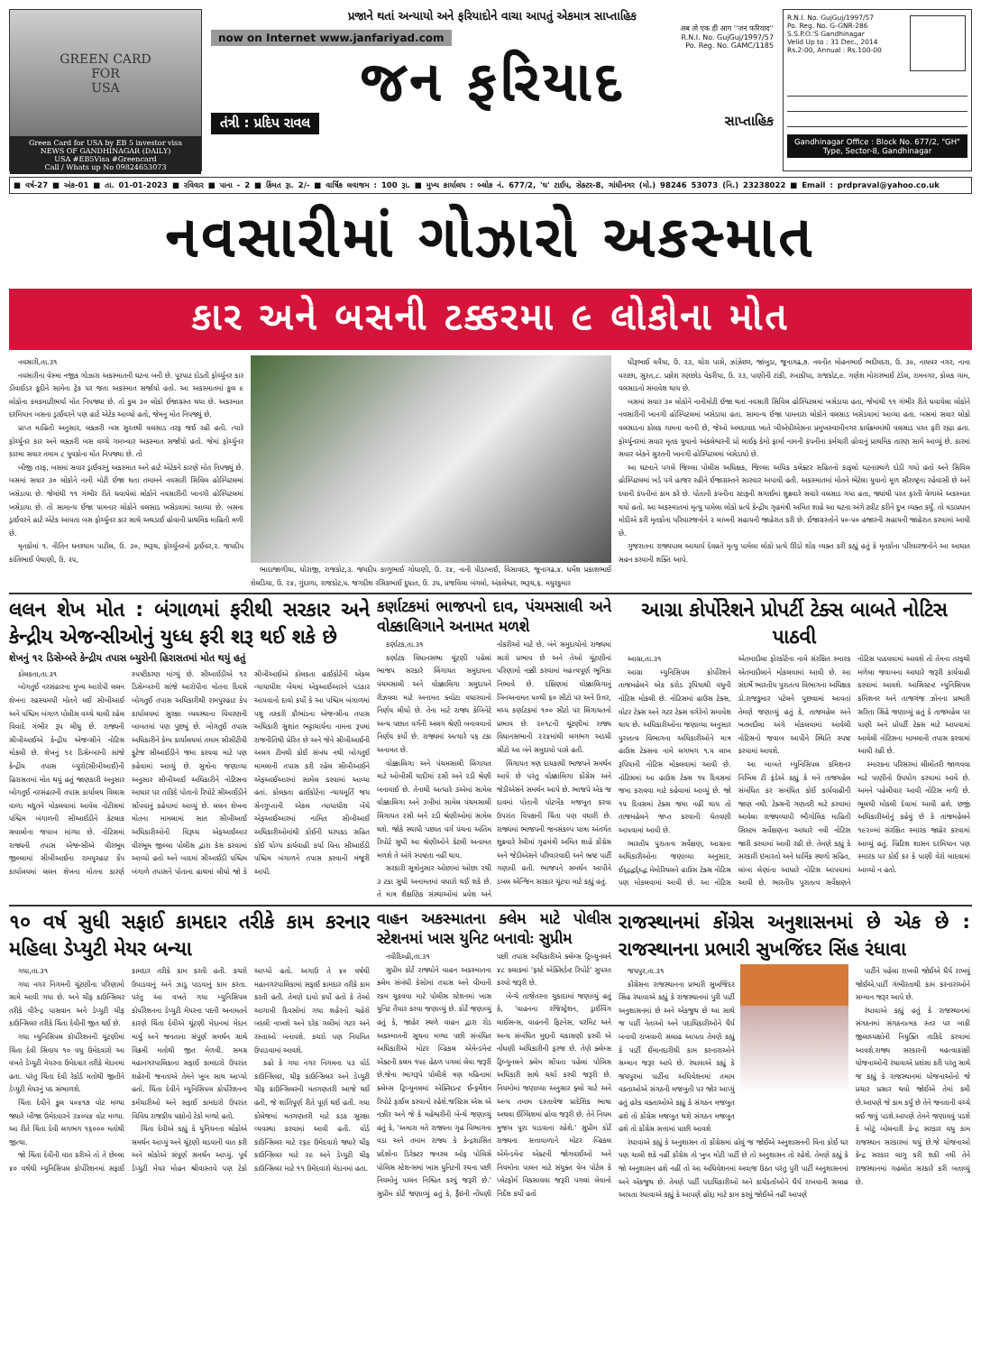GREEN CARD
FOR
USA
Green Card for USA by EB 5 investor visa
NEWS OF GANDHINAGAR (DAILY)
USA #EB5Visa #Greencard
Call / Whats up No 09824653073
પ્રજાને થતાં અન્યાયો અને ફરિયાદોને વાચા આપતું એકમાત્ર સાપ્તાહિક
now on Internet www.janfariyad.com
अब तो एक ही आग ''जन फरियाद''
R.N.I. No. GujGuj/1997/57
Po. Reg. No. GAMC/1185
જન ફરિયાદ
તંત્રી : પ્રદિપ રાવલ સાપ્તાહિક
R.N.I. No. GujGuj/1997/57
Po. Reg. No. G-GNR-286
S.S.P.O.'S Gandhinagar
Velid Up to : 31 Dec., 2014
Rs.2-00, Annual : Rs.100-00
Gandhinagar Office : Block No. 677/2, "GH" Type, Sector-8, Gandhinagar
■ વર્ષ-27 ■ અંક-01 ■ તા. 01-01-2023 ■ રવિવાર ■ પાના - 2 ■ કિંમત રૂા. 2/- ■ વાર્ષિક લવાજમ : 100 રૂા. ■ મુખ્ય કાર્યાલય : બ્લોક નં. 677/2, 'ઘ' ટાઈપ, સેક્ટર-8, ગાંધીનગર (મો.) 98246 53073 (નિ.) 23238022 ■ Email : prdpraval@yahoo.co.uk
નવસારીમાં ગોઝારો અકસ્માત
કાર અને બસની ટક્કરમા ૯ લોકોના મોત
નવસારી,તા.૩૧
નવસારીના વેસ્મા નજીક ગોઝારા અકસ્માતની ઘટના બની છે. પૂરપાટ દોડતી ફોર્ચ્યુનર કાર ડીવાઈડર કૂદીને સામેના ટ્રેક પર જતા અકસ્માત સર્જાયો હતો. આ અકસ્માતમાં કુલ ૯ લોકોના કમકમાટીભર્યા મોત નિપજ્યા છે. તો કુલ ૩૦ લોકો ઈજાગ્રસ્ત થયા છે. અકસ્માત દરમિયાન બસના ડ્રાઈવરને પણ હાર્ટ એટેક આવ્યો હતો, જેમનુ મોત નિપજ્યું છે.
પ્રાપ્ત માહિતી અનુસાર, લક્ઝરી બસ સુરતથી વલસાડ તરફ જઈ રહી હતી. ત્યારે ફોર્ચ્યુનર કાર અને લક્ઝરી બસ વચ્ચે ગમખ્વાર અકસ્માત સર્જાયો હતો. જેમાં ફોર્ચ્યુનર કારમા સવાર તમામ ૮ યુવકોના મોત નિપજ્યા છે. તો
બીજી તરફ, બસમાં સવાર ડ્રાઈવરનું અકસ્માત અને હાર્ટ એટેકને કારણે મોત નિપજ્યું છે. બસમાં સવાર ૩૦ લોકોને નાની મોટી ઈજા થતા તમામને નવસારી સિવિલ હોસ્પિટલમાં ખસેડાયા છે. જેમાંથી ૧૧ ગંભીર રીતે ઘવાયેલાં લોકોને નવસારીની ખાનગી હોસ્પિટલમાં ખસેડાયા છે. તો સામાન્ય ઈજા પામનાર લોકોને વલસાડ ખસેડવામાં આવ્યા છે. બસના ડ્રાઈવરને હાર્ટ એટેક આવતા બસ ફોર્ચ્યુનર કાર સાથે અથડાઈ હોવાની પ્રાથમિક માહિતી મળી છે.
મૃતકોમાં ૧. નીતિન ધનશ્યામ પાટીલ, ઉ. ૩૦, ભરૂચ, ફોર્ચ્યુનરનો ડ્રાઈવર,૨. જયદીપ કાંતિભાઈ પેથાણી, ઉ. ૨૫,
ભાદાજાળીયા, ધોરાજી, રાજકોટ,૩. જયદીપ કાળુભાઈ ગોધાણી, ઉ. ૨૪, નાની પીડાખાઈ, વિસાવદર, જૂનાગઢ,૪. ધર્મેશ પ્રકાશભાઈ શેલડિયા, ઉ. ૨૪, ગુંદાળા, રાજકોટ,૫. જગદીશ રસિકભાઈ દુધાત, ઉ. ૩૫, પ્રજવિલા બંગલો, અંકલેશ્વર, ભરૂચ,૬. મયુરકુમાર
ધીરૂભાઈ વવૈયા, ઉ. ૨૩, ચોરા પાસે, ઝાંઝેછર, જાંબુડા, જૂનાગઢ,૭. નવનીત મોહનભાઈ ભદીયદરા, ઉ. ૩૯, નાયવર નગર, નાના વરાછા, સુરત,૮. પ્રજ્ઞેશ રણછોડ વેકરીયા, ઉ. ૨૩, પાણીની ટાંકી, રબાકીયા, રાજકોટ,૯. ગણેશ મોરારભાઈ ટંડેલ, રામનગર, કોલક ગામ, વલસાડનો સમાવેશ થાય છે.
બસમાં સવાર ૩૦ લોકોને નાનીમોટી ઈજા થતાં નવસારી સિવિલ હોસ્પિટલમાં ખસેડાયા હતા, જેમાંથી ૧૧ ગંભીર રીતે ઘવાયેલા લોકોને નવસારીની ખાનગી હોસ્પિટલમાં ખસેડાયા હતા. સામાન્ય ઈજા પામનારા લોકોને વલસાડ ખસેડવામાં આવ્યા હતા. બસમાં સવાર લોકો વલસાડના કોલક ગામના વતની છે, જેઓ અમદાવાદ ખાતે બીએપીએસના પ્રમુખસ્વામીનગર કાર્યક્રમમાંથી વલસાડ પરત ફરી રહ્યા હતા. ફોર્ચ્યુનરમાં સવાર મૃતક યુવાનો અંકલેશ્વરની પ્રો લાઈફ કેમો ફાર્મા નામની કંપનીના કર્મચારી હોવાનું પ્રાથમિક તારણ સામે આવ્યું છે. કારમાં સવાર એકને સુરતની ખાનગી હોસ્પિટલમાં ખસેડાયો છે.
આ ઘટનાને પગલે જિલ્લા પોલીસ અધિક્ષક, જિલ્લા અધિક કલેક્ટર સહિતનો કાફલો ઘટનાસ્થળે દોડી ગયો હતો અને સિવિલ હોસ્પિટલમાં ખડે પગે હાજર રહીને ઈજાગ્રસ્તને સારવાર અપાવી હતી. અકસ્માતમાં મોતને ભેટેલા યુવાનો મૂળ સૌરાષ્ટ્રના રહેવાસી છે અને દવાની કંપનીમાં કામ કરે છે. પોતાની કંપનીના સ્ટાફની સગાઈમાં શુક્રવારે સવારે વલસાડ ગયા હતા, જ્યાંથી પરત ફરતી વેળાએ અકસ્માત થયો હતો. આ અકસ્માતમાં મૃત્યુ પામેલા લોકો પ્રત્યે કેન્દ્રીય ગૃહમંત્રી અમિત શાહે આ ઘટના અંગે ટ્વીટ કરીને દુખ વ્યક્ત કર્યું. તો વડાપ્રધાન મોદીએ કરી મૃતકોના પરિવારજનોને ૨ લાખની સહાયની જાહેરાત કરી છે. ઈજાગ્રસ્તોને ૫૦-૫૦ હજારની સહાયની જાહેરાત કરવામાં આવી છે.
ગુજરાતના રાજ્યપાલ આચાર્ય દેવવ્રતે મૃત્યુ પામેલા લોકો પ્રત્યે ઊંડો શોક વ્યક્ત કરી કહ્યું હતું કે મૃતકોના પરિવારજનોને આ આઘાત સહન કરવાની શક્તિ આપે.
લલન શેખ મોત : બંગાળમાં ફરીથી સરકાર અને કેન્દ્રીય એજન્સીઓનું યુધ્ધ ફરી શરૂ થઈ શકે છે
શેખનું ૧૨ ડિસેમ્બરે કેન્દ્રીય તપાસ બ્યુરોની હિરાસતમાં મોત થયું હતું
કોલકતા,તા.૩૧
બોગતુઈ નરસંહારના મુખ્ય આરોપી લલન શેખના રહસ્યમયી મોતને લઈ સીબીઆઈ અને પશ્ચિમ બંગાળ પોલીસ વચ્ચે ચાલી રહેલ વિવાદે ગંભીર રૂપ લીધુ છે. રાજ્યની સીબીઆઈએ કેન્દ્રીય એજન્સીને નોટિસ મોકલી છે. શેખનું ૧૨ ડિસેમ્બરની સાંજે કેન્દ્રીય તપાસ બ્યુરો(સીબીઆઈ)ની હિરાસતમાં મોત થયું હતું જાણકારી અનુસાર બોગતુઈ નરસંહારની તપાસ કાર્યાલય વિલાસ વાળા મદ્યુતને મોકલવામાં આવેલ નોટીસમાં પશ્ચિમ બંગાળની સીઆઈડીને કેટલાક સવાલોના જવાબ માંગ્યા છે. નોટિસમાં રાજ્યની તપાસ એજન્સીએ વીરભૂમ જીલ્લામાં સીબીઆઈના રામપુરહાટ કેંપ કાર્યાલયમાં લલન શેખના મોતના કારણે સ્પષ્ટીકરણ માંગ્યું છે. સીઆઈડીએ ૧૨ ડિસેમ્બરની સાંજે આરોપીના મોતના દિવસે બોગતુઈ તપાસ અધિકારીથી રામપુરહાટ કેપ કાર્યાલયમાં સુરક્ષા વ્યવસ્થાના વિવરણની બાબતમાં પણ પુછ્યું છે. બોગતુઈ તપાસ અધિકારીને કેમ્પ કાર્યાલયમાં તમામ સીસીટીવી ફૂટેજ સીઆઈડીને જમા કરવવા માટે પણ કહેવામાં આવ્યું છે. સુત્રોના જણાવ્યા અનુસાર સીબીઆઈ અધિકારીને નોટિસના આધાર પર તાકિદે પોતાનો રિપોર્ટ સીઆઈડીને સોંપવાનું કહેવામાં આવ્યું છે. લલન શેખના મોતના મામલામાં સાત સીબીઆઈ અધિકારીઓની વિરૂધ્ધ એફઆઈઆર વીરભૂમ જીલ્લા પોલીસ દ્વારા કેસ કરવામાં આવ્યો હતો અને બાદમાં સીઆઈડી પશ્ચિમ બંગાળે તપાસને પોતાના હાથમાં લીધો જો કે સીબીઆઈએ કોલકતા હાઈકોર્ટની એકલ ન્યાયાધીશ બેંચમાં એફઆઈઆરને પડકાર આપવાનો દાવો કર્યો કે આ પશ્ચિમ બંગાળમાં પશુ તસ્કરી કૌભાંડના એજન્સીના તપાસ અધિકારી સુશાંત ભટ્ટાચાર્યના નામના રૂપમાં રાજનીતિથી પ્રેરિત છે અને જેને સીબીઆઈની અલગ ટીમથી કોઈ સંબંધ નથી બોગતુઈ મામલાની તપાસ કરી રહેલ સીબીઆઈને એફઆઈઆરમાં સામેલ કરવામાં આવ્યા હતાં. કોલકતા હાઈકોર્ટના ન્યાયમૂર્તિ જય સેનગુપ્તાની એકલ ન્યાયાધીશ બેંચે એફઆઈઆરમાં નામિત સીબીઆઈ અધિકારીઓમાંથી કોઈની ધરપકડ સહિત કોઈ યોગ્ય કાર્યવાહી કર્યા વિના સીઆઈડી પશ્ચિમ બંગાળને તપાસ કરવાની મંજૂરી આપી.
કર્ણાટકમાં ભાજપનો દાવ, પંચમસાલી અને વોક્કાલિગાને અનામત મળશે
કર્ણાટક,તા.૩૧
કર્ણાટક વિધાનસભા ચૂંટણી પહેલાં ભાજપ સરકારે લિંગાયત સમુદાયના પંચમસાલી અને વોક્કાલિગા સમુદાયને રીઝવવા માટે અનામત ક્વોટા વધારવાનો નિર્ણય લીધો છે. તેના માટે રાજ્ય કેબિનેટે અન્ય પછાત વર્ગની અલગ શ્રેણી બનાવવાનો નિર્ણય કર્યો છે. રાજ્યમાં અત્યારે ૫૬ ટકા અનામત છે.
વોક્કાલિગા અને પંચમસાલી લિંગાયત માટે ઓબીસી યાદીમાં ૨સી અને ૨ડી શ્રેણી બનાવાઈ છે. તેનાથી અત્યારે ૩એમાં સામેલ વોક્કાલિગા અને ૩બીમાં સામેલ પંચમસાલી લિંગાયત ૨સી અને ૨ડી શ્રેણીઓમાં સામેલ થશે. જોકે સ્થાયી પછાત વર્ગ પંચના અંતિમ રિપોર્ટ સુધી આ શ્રેણીઓને કેટલી અનામત મળશે તે અંગે સ્પષ્ટતા નહીં થાય.
સરકારી સૂત્રોનુસાર ઓછામાં ઓછા ૨થી ૩ ટકા સુધી અનામતમાં વધારો થઈ શકે છે. તે માત્ર શૈક્ષણિક સંસ્થાઓમાં પ્રવેશ અને નોકરીઓ માટે છે. બંને સમુદાયોનો રાજ્યમાં સારો પ્રભાવ છે અને તેઓ ચૂંટણીનાં પરિણામો નક્કી કરવામાં મહત્ત્વપૂર્ણ ભૂમિકા નિભાવે છે. દક્ષિણમાં વોક્કાલિગાનું બિનઅનામત ૫૦થી ૬૦ સીટો પર અને ઉત્તર, મધ્ય કર્ણાટકમાં ૧૦૦ સીટો પર લિંગાયતનો પ્રભાવ છે. ૨૦૧૮ની ચૂંટણીમાં રાજ્ય વિધાનસભાની ૨૨૪માંથી લગભગ અડધી સીટો આ બંને સમુદાયો પાસે હતી.
લિંગાયત ત્રણ દાયકાથી ભાજપને સમર્થન આપે છે પરંતુ વોક્કાલિગા કોંગ્રેસ અને જેડીએસને સમર્થન આપે છે. ભાજપે એક જ દાવમાં પોતાની વોટબેંક મજબૂત કરવા ઉપરાંત વિપક્ષની ચિંતા પણ વધારી છે. રાજ્યમાં ભાજપની જનસંકલ્પ યાત્રા અંતર્ગત શુક્રવારે રેલીમાં ગૃહમંત્રી અમિત શાહે કોંગ્રેસ અને જેડીએસને પરિવારવાદી અને ભ્રષ્ટ પાર્ટી ગણાવી હતી. ભાજપને સમર્થન આપીને ડબલ એન્જિન સરકાર ચૂંટવા માટે કહ્યું હતું.
આગ્રા કોર્પોરેશને પ્રોપર્ટી ટેક્સ બાબતે નોટિસ પાઠવી
આગ્રા,તા.૩૧
આગ્રા મ્યુનિસિપલ કોર્પોરેશને તાજમહેલને એક કરોડ રૂપિયાથી વધુની નોટિસ મોકલી છે. નોટિસમાં હાઉસ ટેક્સ, વોટર ટેક્સ અને ગટર ટેક્સ વગેરેનો સમાવેશ થાય છે. અધિકારીઓના જણાવ્યા અનુસાર પુરાતત્વ વિભાગના અધિકારીઓને માત્ર હાઉસ ટેક્સના નામે લગભગ ૧.૫ લાખ રૂપિયાની નોટિસ મોકલવામાં આવી છે. નોટિસમાં આ હાઉસ ટેક્સ ૧૫ દિવસમાં જમા કરાવવા માટે કહેવામાં આવ્યું છે. જો ૧૫ દિવસમાં ટેક્સ જમા નહીં થાય તો તાજમહેલને જપ્ત કરવાની ચેતવણી આપવામાં આવી છે.
ભારતીય પુરાતત્વ સર્વેક્ષણ, આગ્રાના અધિકારીઓના જણાવ્યા અનુસાર, ઈદ્દ્રદ્ધર્દ્ધ્દ્ધ મેમોરિયલને હાઉસ ટેક્સ નોટિસ પણ મોકલવામાં આવી છે. આ નોટિસ એતમાદૌલા ફોરકોર્ટના નામે સંરક્ષિત સ્મારક એતમાદૌલાને મોકલવામાં આવી છે. આ સંદર્ભે ભારતીય પુરાતત્વ વિભાગના અધિક્ષક ડો.રાજકુમાર પટેલને પૂછવામાં આવતાં તેમણે જણાવ્યું હતું કે, તાજમહેલ અને ખતમદૌલા અંગે મોકલવામાં આવેલી નોટિસનો જવાબ આપીને સ્થિતિ સ્પષ્ટ કરવામાં આવશે.
આ બાબતે મ્યુનિસિપલ કમિશનર નિખિલ ટી ફંડેએ કહ્યું કે મને તાજમહેલ સંબંધિત કર સંબંધિત કોઈ કાર્યવાહીની જાણ નથી. ટેક્સની ગણતરી માટે કરવામાં આવેલા રાજ્યવ્યાપી ભૌગોલિક માહિતી સિસ્ટમ સર્વેક્ષણના આધારે નવી નોટિસ જારી કરવામાં આવી રહી છે. તેમણે કહ્યું કે સરકારી ઇમારતો અને ધાર્મિક સ્થળો સહિત, લાંબા લેણાંના આધારે નોટિસ આપવામાં આવી છે. ભારતીય પુરાતત્વ સર્વેક્ષણને નોટિસ પાઠવવામાં આવશે તો તેમના તરફથી મળેલા જવાબના આધારે જરૂરી કાર્યવાહી કરવામાં આવશે. આસિસ્ટન્ટ મ્યુનિસિપલ કમિશનર અને તાજગંજ ઝોનના પ્રભારી સરિતા સિંહે જણાવ્યું હતું કે તાજમહેલ પર પાણી અને પ્રોપર્ટી ટેક્સ માટે આપવામાં આવેલી નોટિસના મામલાની તપાસ કરવામાં આવી રહી છે.
સ્મારકના પરિસરમાં લીલોતરી જાળવવા માટે પાણીનો ઉપયોગ કરવામાં આવે છે. અમને પહેલીવાર આવી નોટિસ મળી છે. ભૂલથી મોકલી દેવામાં આવી હશે. છજીં અધિકારીઓનું કહેવું છે કે તાજમહેલને ૧૯૨૦માં સંરક્ષિત સ્મારક જાહેર કરવામાં આવ્યું હતું. બ્રિટિશ શાસન દરમિયાન પણ સ્મારક પર કોઈ કર કે પાણી વેરો લાદવામાં આવ્યો ન હતો.
૧૦ વર્ષ સુધી સફાઈ કામદાર તરીકે કામ કરનાર મહિલા ડેપ્યુટી મેયર બન્યા
ગયા,તા.૩૧
ગયા નગર નિગમની ચૂંટણીના પરિણામો સામે આવી ગયા છે. અને ચીફ કાઉન્સિલર તરીકે વીરેન્દ્ર પાસવાન અને ડેપ્યુટી ચીફ કાઉન્સિલર તરીકે ચિંતા દેવીની જીત થઈ છે.
ગયા મ્યુનિસિપલ કોર્પોરેશનની ચૂંટણીમાં ચિંતા દેવી સિવાય ૧૦ વધુ ઉમેદવારો આ વખતે ડેપ્યુટી મેયરના ઉમેદવાર તરીકે મેદાનમાં હતા. પરંતુ ચિંતા દેવી રેકોર્ડ મતોથી જીતીને ડેપ્યુટી મેયરનું પદ સંભાળશે.
ચિંતા દેવીને કુલ ૫૦૪૧૭ વોટ મળ્યા જ્યારે બીજા ઉમેદવારને ૩૪૦૫૪ વોટ મળ્યા. આ રીતે ચિંતા દેવી લગભગ ૧૬૦૦૦ મતોથી જીત્યા.
જો ચિંતા દેવીની વાત કરીએ તો તે છેલ્લા ૪૦ વર્ષથી મ્યુનિસિપલ કોર્પોરેશનમાં સફાઈ કામદાર તરીકે કામ કરતી હતી. કચરો ઉપાડવાનું અને ઝાડુ પાડવાનું કામ કરતા. પરંતુ આ વખતે ગયા મ્યુનિસિપલ કોર્પોરેશનના ડેપ્યુટી મેયરના પદની અનામતને કારણે ચિંતા દેવીએ ચૂંટણી મેદાનમાં મેદાન માર્યું અને જનતાના સંપૂર્ણ સમર્થન સાથે વિક્રમી મતોથી જીત મેળવી. સમગ્ર મહાનગરપાલિકાના સફાઈ કામદારો ઉપરાંત શહેરની જનતાએ તેમને ખૂબ સાથ આપ્યો હતો. ચિંતા દેવીને મ્યુનિસિપલ કોર્પોરેશનના કર્મચારીઓ અને સફાઈ કામદારો ઉપરાંત વિવિધ રાજકીય પક્ષોનો ટેકો મળ્યો હતો.
ચિંતા દેવીએ કહ્યું કે યુનિયનના લોકોએ સમર્થન આપ્યું અને ચૂંટણી લડવાની વાત કરી અને લોકોએ સંપૂર્ણ સમર્થન આપ્યું. પૂર્વ ડેપ્યુટી મેયર મોહન શ્રીવાસ્તવે પણ ટેકો આપ્યો હતો. અગાઉ તે ૪૦ વર્ષથી મહાનગરપાલિકામાં સફાઈ કામદાર તરીકે કામ કરતી હતી. તેમણે દાવો કર્યો હતો કે તેઓ આગામી દિવસોમાં ગયા શહેરનો ચહેરો બદલી નાખશે અને દરેક ગલીમાં ગટર અને રસ્તાઓ બનાવશે. કચરો પણ નિયમિત ઉપાડવામાં આવશે.
કહો કે ગયા નગર નિગમના ૫૩ વોર્ડ કાઉન્સિલર, ચીફ કાઉન્સિલર અને ડેપ્યુટી ચીફ કાઉન્સિલરની મતગણતરી આજે થઈ હતી, જે શાંતિપૂર્ણ રીતે પૂર્ણ થઈ હતી. ગયા કોલેજમાં મતગણતરી માટે કડક સુરક્ષા વ્યવસ્થા કરવામાં આવી હતી. વોર્ડ કાઉન્સિલર માટે ૨૬૯ ઉમેદવારો જ્યારે ચીફ કાઉન્સિલર માટે ૨૯ અને ડેપ્યુટી ચીફ કાઉન્સિલર માટે ૧૧ ઉમેદવારો મેદાનમાં હતા.
વાહન અકસ્માતના ક્લેમ માટે પોલીસ સ્ટેશનમાં ખાસ યુનિટ બનાવોઃ સુપ્રીમ
નવીદિલ્હી,તા.૩૧
સુપ્રીમ કોર્ટે રાજ્યોને વાહન અકસ્માતના ક્લેમ સંબંધી કેસોમાં તપાસ અને વીમાની રકમ ચૂકવવા માટે પોલીસ સ્ટેશનમાં ખાસ યુનિટ તૈયાર કરવા જણાવ્યું છે. કોર્ટે જણાવ્યું હતું કે, જાહેર સ્થળે વાહન દ્વારા રોડ અકસ્માતની સૂચના મળ્યા પછી સંબંધિત અધિકારીએ મોટર વ્હિકલ એમેન્ડમેન્ટ એક્ટની કલમ ૧૫૯ હેઠળ પગલાં લેવા જરૂરી છે.જેના ભાગરૂપે પોલીસે ત્રણ મહિનામાં ક્લેમ્સ ટ્રિબ્યુનલમાં એક્સિડન્ટ ઈન્ફર્મેશન રિપોર્ટ ફાઈલ કરવાનો રહેશે.જસ્ટિસ એસ એ નઝીર અને જે કે મહેશ્વરીની બેન્ચે જણાવ્યું હતું કે, 'અમારા મતે રાજ્યના ગૃહ વિભાગના વડા અને તમામ રાજ્ય કે કેન્દ્રશાસિત પ્રદેશોના ડિરેક્ટર જનરલ ઓફ પોલિસે પોલિસ સ્ટેશન્સમાં ખાસ યુનિટની રચના પછી નિયમોનું પાલન નિશ્ચિત કરવું જરૂરી છે.' સુપ્રીમ કોર્ટે જણાવ્યું હતું કે, ફૈંઇની નોંધણી પછી તપાસ અધિકારીએ ક્લેમ્સ ટ્રિબ્યુનલને ૪૮ કલાકમાં 'ફર્સ્ટ એક્સિડેન્ટ રિપોર્ટ' સુપરત કરવો જરૂરી છે.
બેન્ચે તાજેતરના ચુકાદામાં જણાવ્યું હતું કે, 'વાહનના રજિસ્ટ્રેશન, ડ્રાઈવિંગ લાઈસન્સ, વાહનની ફિટનેસ, પરમિટ અને અન્ય સંબંધિત મુદ્દાની ચકાસણી કરવી એ નોંધણી અધિકારીની ફરજ છે. તેણે ક્લેમ્સ ટ્રિબ્યુનલને ક્લેમ સોંપતા પહેલાં પોલિસ અધિકારી સાથે ચર્ચા કરવી જરૂરી છે. નિયમોમાં જણાવ્યા અનુસાર ફ્લો ચાર્ટ અને અન્ય તમામ દસ્તાવેજ પ્રાદેશિક ભાષા અથવા ઈંગ્લિશમાં હોવા જરૂરી છે. તેને નિયમ મુજબ પૂરા પાડવાના રહેશે.' સુપ્રીમ કોર્ટે રાજ્યના સત્તાવાળાને મોટર વ્હિકલ એમેન્ડમેન્ટ એક્ટની જોગવાઈઓ અને નિયમોના પાલન માટે સંયુક્ત વેબ પોર્ટલ કે પ્લેટફોર્મ વિકસાવવા જરૂરી પગલાં લેવાનો નિર્દેશ કર્યો હતો
રાજસ્થાનમાં કોંગ્રેસ અનુશાસનમાં છે એક છે : રાજસ્થાનના પ્રભારી સુખજિંદર સિંહ રંધાવા
જયપુર,તા.૩૧
કોંગ્રેસના રાજસ્થાનના પ્રભારી સુખજિંદર સિંહ રંધાવાએ કહ્યું કે રાજસ્થાનમાં પુરી પાર્ટી અનુશાસનમાં છે અને એકજુથ છે આ સાથે જ પાર્ટી નેતાઓ અને પદાધિકારીઓને ધૈર્ય બનાવી રાખવાની સલાહ આપતા તેમણે કહ્યું કે પાર્ટી ઈમાનદારીથી કામ કરનારાઓને સમ્માન જરૂર આપે છે. રંધાવાએ કહ્યું કે જયપુરમાં પાર્ટીના અધિવેશનમાં તમામ વકતાઓએ સંગઠની મજબુતી પર જોર આપ્યું હતું હરેક વક્તાઓએ કહ્યું કે સંગઠન મજબુત હશે તો કોંગ્રેસ મજબુત થશે સંગઠન મજબુત હશે તો કોંગ્રેસ સત્તામાં પાછી આવશે
રંધાવાએ કહ્યું કે અનુશાસન તો કોંગ્રેસમાં હોવું જ જોઈએ અનુશાસનની વિના કોઈ ઘર પણ ચાલી શકે નહીં કોંગ્રેસ તો ખુબ મોટી પાર્ટી છે તો અનુશાસન તો રહેશે. તેમણે કહ્યું કે જો અનુશાસન હશે નહીં તો આ અધિવેશનમાં અવાજ ઉઠત પરંતુ પુરી પાર્ટી અનુશાસનમાં અને એકજુથ છે. તેમણે પાર્ટી પદાધિકારીઓ અને કાર્યકર્તાઓને ધૈર્ય રાખવાની સલાહ આપતા રંધાવાએ કહ્યું કે આપણે હોદ્દા માટે કામ કરવું જોઈએ નહીં આપણે
પાર્ટીને પહેલા રાખવી જોઈએ ધૈર્ય રાખવું જોઈએ.પાર્ટી ગંભીરતાથી કામ કરનારાઓને સમ્માન જરૂર આપે છે.
રંધાવાએ કહ્યું હતું કે રાજસ્થાનમાં સંગઠનમાં સંગઠનાત્મક સ્તર પર બાકી જીલાધ્યક્ષોની નિયુક્તિ તાકિદે કરવામાં આવશે.રાજ્ય સરકારની મહત્વાકાંક્ષી યોજનાઓની રંધાવાએ પ્રશંસા કરી પરંતુ સાથે જ કહ્યું કે રાજસ્થાનમાં યોજનાઓનો જે પ્રચાર પ્રસાર થવો જોઈએ તેમાં કમી છે.આપણે જે કામ કર્યું છે તેને જનતાની વચ્ચે લઈ જવું પડશે.આપણે તેમને જણાવવું પડશે કે ખોટું બોલનારી કેન્દ્ર સરકાર વધુ કામ રાજસ્થાન સરકારમાં થયું છે.જે યોજનાઓ કેન્દ્ર સરકાર લાગુ કરી શકી નથી તેને રાજસ્થાનમાં ગહલોત સરકારે કરી બતાવ્યું છે.